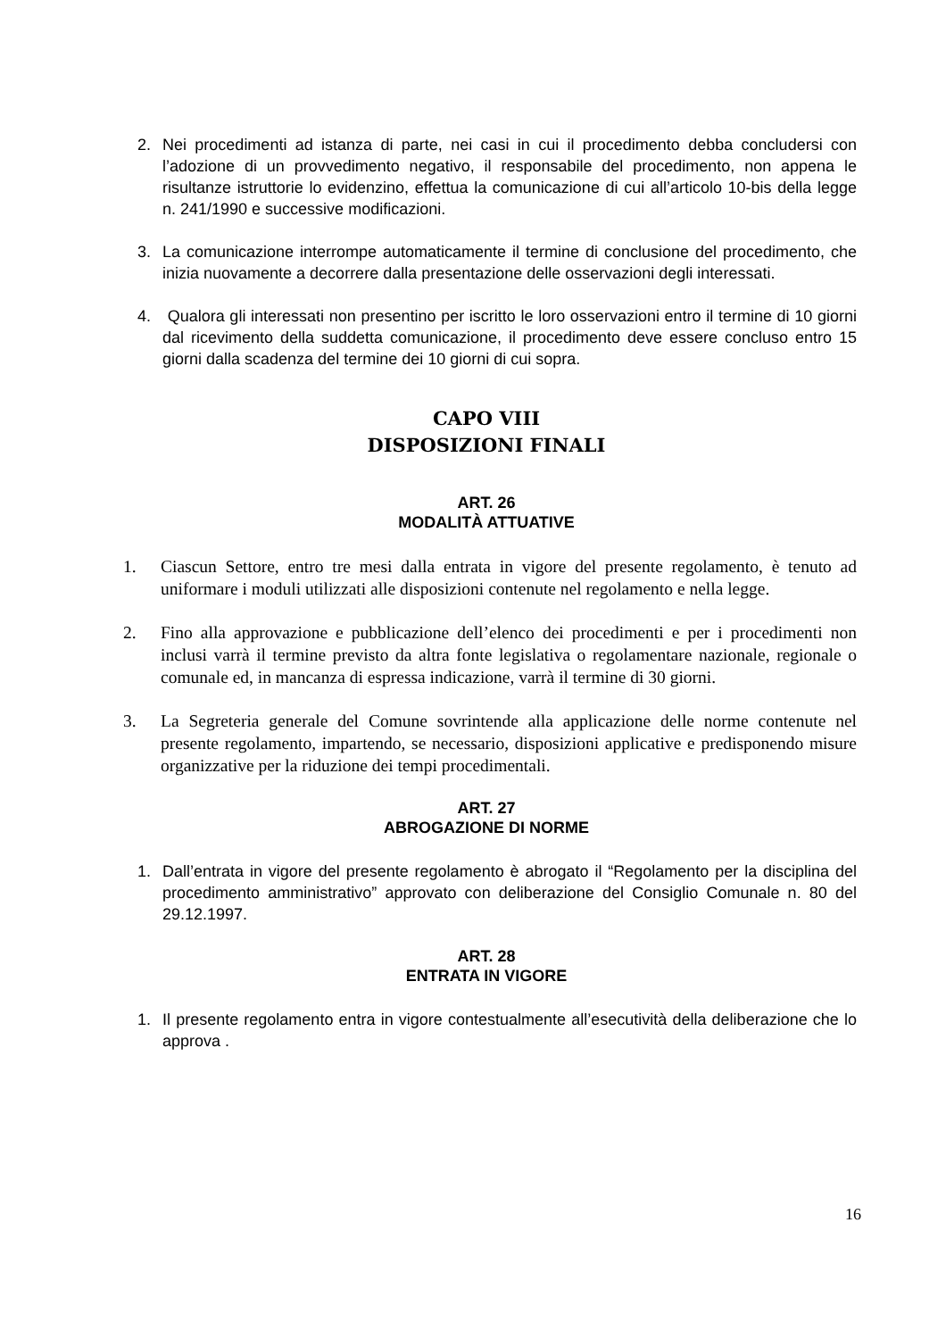2. Nei procedimenti ad istanza di parte, nei casi in cui il procedimento debba concludersi con l’adozione di un provvedimento negativo, il responsabile del procedimento, non appena le risultanze istruttorie lo evidenzino, effettua la comunicazione di cui all’articolo 10-bis della legge n. 241/1990 e successive modificazioni.
3. La comunicazione interrompe automaticamente il termine di conclusione del procedimento, che inizia nuovamente a decorrere dalla presentazione delle osservazioni degli interessati.
4. Qualora gli interessati non presentino per iscritto le loro osservazioni entro il termine di 10 giorni dal ricevimento della suddetta comunicazione, il procedimento deve essere concluso entro 15 giorni dalla scadenza del termine dei 10 giorni di cui sopra.
CAPO VIII
DISPOSIZIONI FINALI
ART. 26
MODALITÀ ATTUATIVE
1. Ciascun Settore, entro tre mesi dalla entrata in vigore del presente regolamento, è tenuto ad uniformare i moduli utilizzati alle disposizioni contenute nel regolamento e nella legge.
2. Fino alla approvazione e pubblicazione dell’elenco dei procedimenti e per i procedimenti non inclusi varrà il termine previsto da altra fonte legislativa o regolamentare nazionale, regionale o comunale ed, in mancanza di espressa indicazione, varrà il termine di 30 giorni.
3. La Segreteria generale del Comune sovrintende alla applicazione delle norme contenute nel presente regolamento, impartendo, se necessario, disposizioni applicative e predisponendo misure organizzative per la riduzione dei tempi procedimentali.
ART. 27
ABROGAZIONE DI NORME
1. Dall’entrata in vigore del presente regolamento è abrogato il “Regolamento per la disciplina del procedimento amministrativo” approvato con deliberazione del Consiglio Comunale n. 80 del 29.12.1997.
ART. 28
ENTRATA IN VIGORE
1. Il presente regolamento entra in vigore contestualmente all’esecutività della deliberazione che lo approva .
16